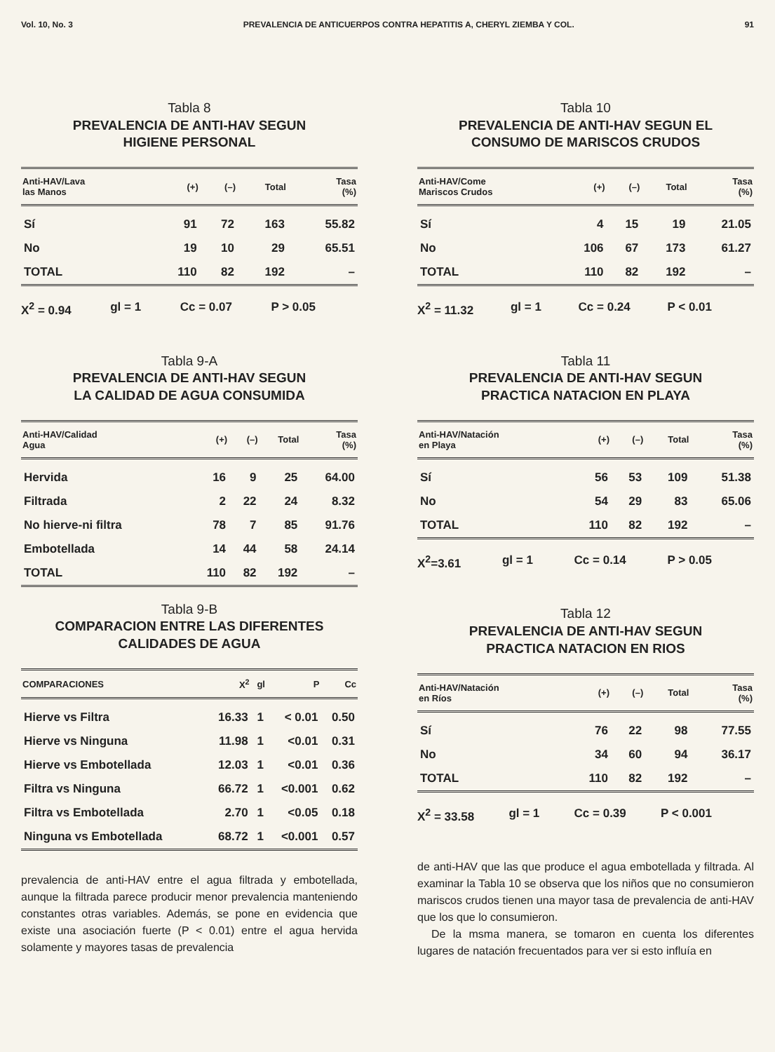Vol. 10, No. 3 PREVALENCIA DE ANTICUERPOS CONTRA HEPATITIS A, CHERYL ZIEMBA Y COL. 91
Tabla 8
PREVALENCIA DE ANTI-HAV SEGUN
HIGIENE PERSONAL
| Anti-HAV/Lava las Manos | (+) | (–) | Total | Tasa (%) |
| --- | --- | --- | --- | --- |
| Sí | 91 | 72 | 163 | 55.82 |
| No | 19 | 10 | 29 | 65.51 |
| TOTAL | 110 | 82 | 192 | – |
X<sup>2</sup> = 0.94 gl = 1 Cc = 0.07 P > 0.05
Tabla 9-A
PREVALENCIA DE ANTI-HAV SEGUN
LA CALIDAD DE AGUA CONSUMIDA
| Anti-HAV/Calidad Agua | (+) | (–) | Total | Tasa (%) |
| --- | --- | --- | --- | --- |
| Hervida | 16 | 9 | 25 | 64.00 |
| Filtrada | 2 | 22 | 24 | 8.32 |
| No hierve-ni filtra | 78 | 7 | 85 | 91.76 |
| Embotellada | 14 | 44 | 58 | 24.14 |
| TOTAL | 110 | 82 | 192 | – |
Tabla 9-B
COMPARACION ENTRE LAS DIFERENTES
CALIDADES DE AGUA
| COMPARACIONES | X<sup>2</sup> | gl | P | Cc |
| --- | --- | --- | --- | --- |
| Hierve vs Filtra | 16.33 | 1 | < 0.01 | 0.50 |
| Hierve vs Ninguna | 11.98 | 1 | <0.01 | 0.31 |
| Hierve vs Embotellada | 12.03 | 1 | <0.01 | 0.36 |
| Filtra vs Ninguna | 66.72 | 1 | <0.001 | 0.62 |
| Filtra vs Embotellada | 2.70 | 1 | <0.05 | 0.18 |
| Ninguna vs Embotellada | 68.72 | 1 | <0.001 | 0.57 |
prevalencia de anti-HAV entre el agua filtrada y embotellada, aunque la filtrada parece producir menor prevalencia manteniendo constantes otras variables. Además, se pone en evidencia que existe una asociación fuerte (P < 0.01) entre el agua hervida solamente y mayores tasas de prevalencia
Tabla 10
PREVALENCIA DE ANTI-HAV SEGUN EL
CONSUMO DE MARISCOS CRUDOS
| Anti-HAV/Come Mariscos Crudos | (+) | (–) | Total | Tasa (%) |
| --- | --- | --- | --- | --- |
| Sí | 4 | 15 | 19 | 21.05 |
| No | 106 | 67 | 173 | 61.27 |
| TOTAL | 110 | 82 | 192 | – |
X<sup>2</sup> = 11.32 gl = 1 Cc = 0.24 P < 0.01
Tabla 11
PREVALENCIA DE ANTI-HAV SEGUN
PRACTICA NATACION EN PLAYA
| Anti-HAV/Natación en Playa | (+) | (–) | Total | Tasa (%) |
| --- | --- | --- | --- | --- |
| Sí | 56 | 53 | 109 | 51.38 |
| No | 54 | 29 | 83 | 65.06 |
| TOTAL | 110 | 82 | 192 | – |
X<sup>2</sup>=3.61 gl = 1 Cc = 0.14 P > 0.05
Tabla 12
PREVALENCIA DE ANTI-HAV SEGUN
PRACTICA NATACION EN RIOS
| Anti-HAV/Natación en Ríos | (+) | (–) | Total | Tasa (%) |
| --- | --- | --- | --- | --- |
| Sí | 76 | 22 | 98 | 77.55 |
| No | 34 | 60 | 94 | 36.17 |
| TOTAL | 110 | 82 | 192 | – |
X<sup>2</sup> = 33.58 gl = 1 Cc = 0.39 P < 0.001
de anti-HAV que las que produce el agua embotellada y filtrada. Al examinar la Tabla 10 se observa que los niños que no consumieron mariscos crudos tienen una mayor tasa de prevalencia de anti-HAV que los que lo consumieron.
De la msma manera, se tomaron en cuenta los diferentes lugares de natación frecuentados para ver si esto influía en